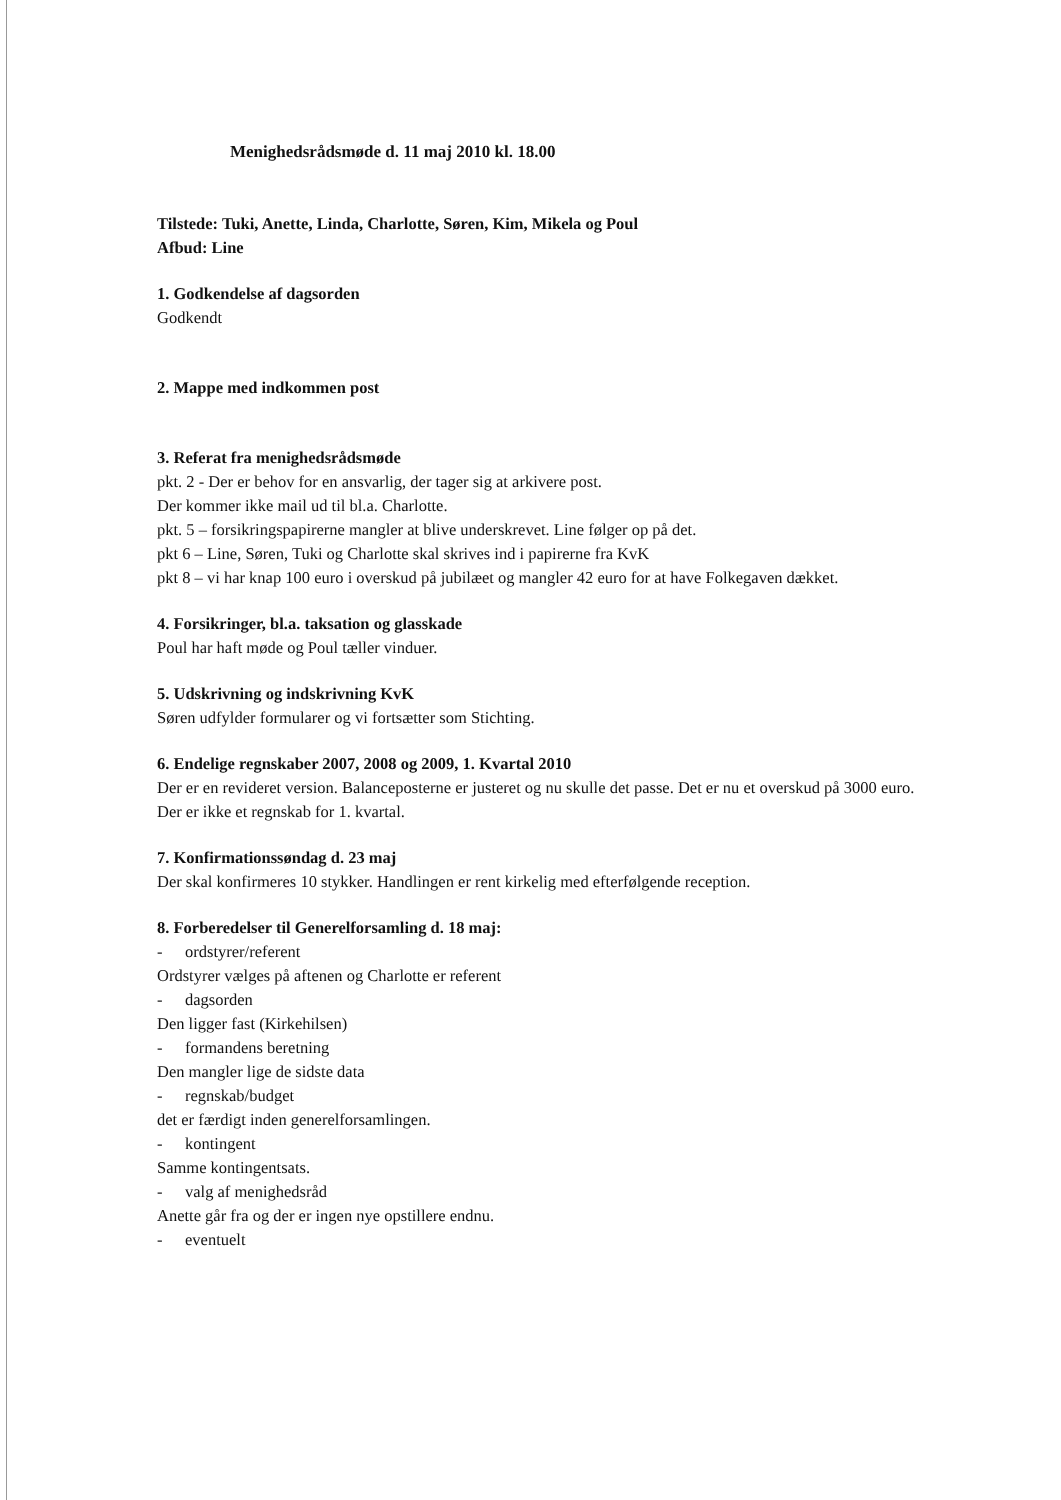Menighedsrådsmøde d. 11 maj 2010 kl. 18.00
Tilstede: Tuki, Anette, Linda, Charlotte, Søren, Kim, Mikela og Poul
Afbud: Line
1. Godkendelse af dagsorden
Godkendt
2. Mappe med indkommen post
3. Referat fra menighedsrådsmøde
pkt. 2 - Der er behov for en ansvarlig, der tager sig at arkivere post.
Der kommer ikke mail ud til bl.a. Charlotte.
pkt. 5 – forsikringspapirerne mangler at blive underskrevet. Line følger op på det.
pkt 6 – Line, Søren, Tuki og Charlotte skal skrives ind i papirerne fra KvK
pkt 8 – vi har knap 100 euro i overskud på jubilæet og mangler 42 euro for at have Folkegaven dækket.
4. Forsikringer, bl.a. taksation og glasskade
Poul har haft møde og Poul tæller vinduer.
5. Udskrivning og indskrivning KvK
Søren udfylder formularer og vi fortsætter som Stichting.
6. Endelige regnskaber 2007, 2008 og 2009, 1. Kvartal 2010
Der er en revideret version. Balanceposterne er justeret og nu skulle det passe. Det er nu et overskud på 3000 euro. Der er ikke et regnskab for 1. kvartal.
7. Konfirmationssøndag d. 23 maj
Der skal konfirmeres 10 stykker. Handlingen er rent kirkelig med efterfølgende reception.
8. Forberedelser til Generelforsamling d. 18 maj:
- ordstyrer/referent
Ordstyrer vælges på aftenen og Charlotte er referent
- dagsorden
Den ligger fast (Kirkehilsen)
- formandens beretning
Den mangler lige de sidste data
- regnskab/budget
det er færdigt inden generelforsamlingen.
- kontingent
Samme kontingentsats.
- valg af menighedsråd
Anette går fra og der er ingen nye opstillere endnu.
- eventuelt